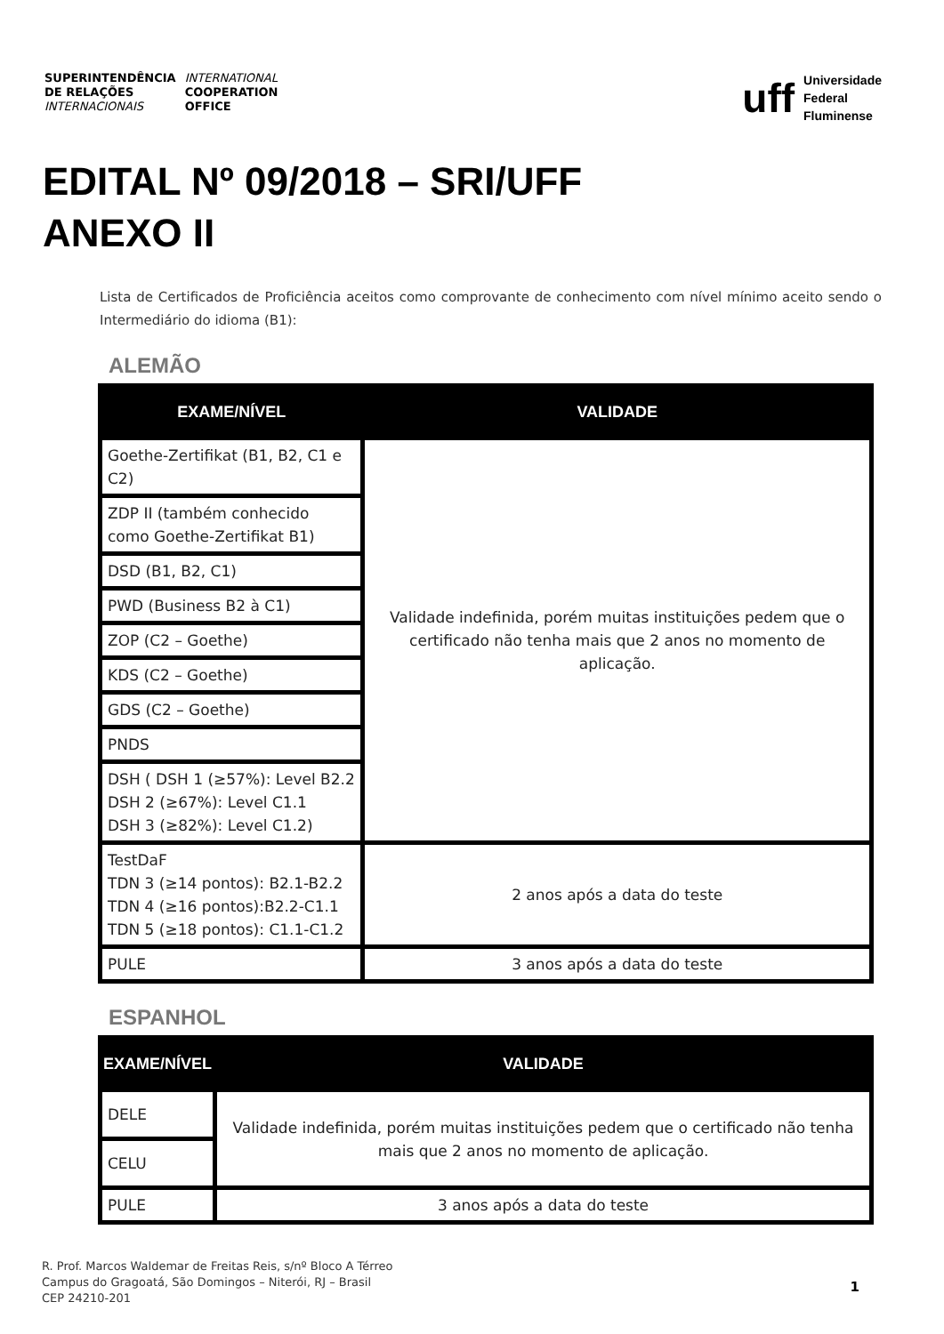SUPERINTENDÊNCIA
DE RELAÇÕES
INTERNACIONAIS
INTERNATIONAL
COOPERATION
OFFICE
uff
Universidade
Federal
Fluminense
EDITAL Nº 09/2018 – SRI/UFF
ANEXO II
Lista de Certificados de Proficiência aceitos como comprovante de conhecimento com nível mínimo aceito sendo o Intermediário do idioma (B1):
ALEMÃO
| EXAME/NÍVEL | VALIDADE |
| --- | --- |
| Goethe-Zertifikat (B1, B2, C1 e C2) | Validade indefinida, porém muitas instituições pedem que o certificado não tenha mais que 2 anos no momento de aplicação. |
| ZDP II (também conhecido como Goethe-Zertifikat B1) | |
| DSD (B1, B2, C1) | |
| PWD (Business B2 à C1) | |
| ZOP (C2 – Goethe) | |
| KDS (C2 – Goethe) | |
| GDS (C2 – Goethe) | |
| PNDS | |
| DSH ( DSH 1 (≥57%): Level B2.2 DSH 2 (≥67%): Level C1.1 DSH 3 (≥82%): Level C1.2) | |
| TestDaF TDN 3 (≥14 pontos): B2.1-B2.2 TDN 4 (≥16 pontos):B2.2-C1.1 TDN 5 (≥18 pontos): C1.1-C1.2 | 2 anos após a data do teste |
| PULE | 3 anos após a data do teste |
ESPANHOL
| EXAME/NÍVEL | VALIDADE |
| --- | --- |
| DELE | Validade indefinida, porém muitas instituições pedem que o certificado não tenha mais que 2 anos no momento de aplicação. |
| CELU | |
| PULE | 3 anos após a data do teste |
R. Prof. Marcos Waldemar de Freitas Reis, s/nº Bloco A Térreo
Campus do Gragoatá, São Domingos – Niterói, RJ – Brasil
CEP 24210-201
1